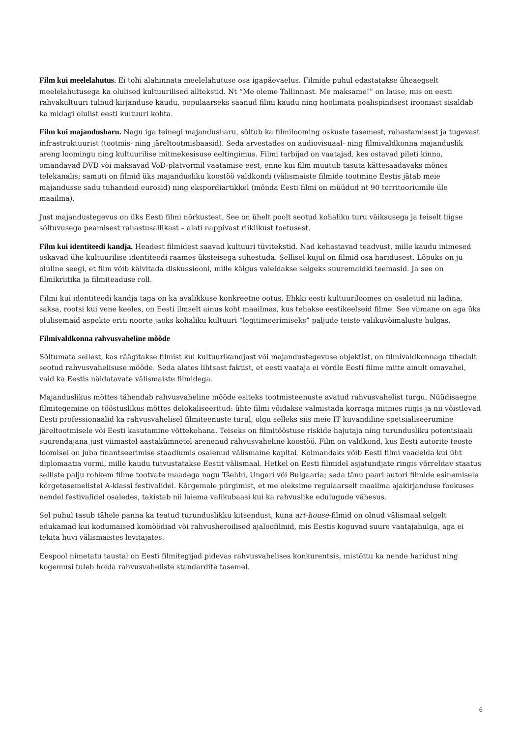Film kui meelelahutus. Ei tohi alahinnata meelelahutuse osa igapäevaelus. Filmide puhul edastatakse üheaegselt meelelahutusega ka olulised kultuurilised alltekstid. Nt “Me oleme Tallinnast. Me maksame!” on lause, mis on eesti rahvakultuuri tulnud kirjanduse kaudu, populaarseks saanud filmi kaudu ning hoolimata pealispindsest irooniast sisaldab ka midagi olulist eesti kultuuri kohta.
Film kui majandusharu. Nagu iga teinegi majandusharu, sõltub ka filmilooming oskuste tasemest, rahastamisest ja tugevast infrastruktuurist (tootmis- ning järeltootmisbaasid). Seda arvestades on audiovisuaal- ning filmivaldkonna majanduslik areng loomingu ning kultuurilise mitmekesisuse eeltingimus. Filmi tarbijad on vaatajad, kes ostavad pileti kinno, omandavad DVD või maksavad VoD-platvormil vaatamise eest, enne kui film muutub tasuta kättesaadavaks mõnes telekanalis; samuti on filmid üks majandusliku koostöö valdkondi (välismaiste filmide tootmine Eestis jätab meie majandusse sadu tuhandeid eurosid) ning ekspordiartikkel (mõnda Eesti filmi on müüdud nt 90 territooriumile üle maailma).
Just majandustegevus on üks Eesti filmi nõrkustest. See on ühelt poolt seotud kohaliku turu väiksusega ja teiselt liigse sõltuvusega peamisest rahastusallikast – alati nappivast riiklikust toetusest.
Film kui identiteedi kandja. Headest filmidest saavad kultuuri tüvitekstid. Nad kehastavad teadvust, mille kaudu inimesed oskavad ühe kultuurilise identiteedi raames üksteisega suhestuda. Sellisel kujul on filmid osa haridusest. Lõpuks on ju oluline seegi, et film võib käivitada diskussiooni, mille käigus vaieldakse selgeks suuremaidki teemasid. Ja see on filmikriitika ja filmiteaduse roll.
Filmi kui identiteedi kandja taga on ka avalikkuse konkreetne ootus. Ehkki eesti kultuuriloomes on osaletud nii ladina, saksa, rootsi kui vene keeles, on Eesti ilmselt ainus koht maailmas, kus tehakse eestikeelseid filme. See viimane on aga üks olulisemaid aspekte eriti noorte jaoks kohaliku kultuuri “legitimeerimiseks” paljude teiste valikuvõimaluste hulgas.
Filmivaldkonna rahvusvaheline mõõde
Sõltumata sellest, kas räägitakse filmist kui kultuurikandjast või majandustegevuse objektist, on filmivaldkonnaga tihedalt seotud rahvusvahelisuse mõõde. Seda alates lihtsast faktist, et eesti vaataja ei võrdle Eesti filme mitte ainult omavahel, vaid ka Eestis näidatavate välismaiste filmidega.
Majanduslikus mõttes tähendab rahvusvaheline mõõde esiteks tootmisteenuste avatud rahvusvahelist turgu. Nüüdisaegne filmitegemine on tööstuslikus mõttes delokaliseeritud: ühte filmi võidakse valmistada korraga mitmes riigis ja nii võistlevad Eesti professionaalid ka rahvusvahelisel filmiteenuste turul, olgu selleks siis meie IT kuvandiline spetsialiseerumine järeltootmisele või Eesti kasutamine võttekohana. Teiseks on filmitööstuse riskide hajutaja ning turundusliku potentsiaali suurendajana just viimastel aastakümnetel arenenud rahvusvaheline koostöö. Film on valdkond, kus Eesti autorite teoste loomisel on juba finantseerimise staadiumis osalenud välismaine kapital. Kolmandaks võib Eesti filmi vaadelda kui üht diplomaatia vormi, mille kaudu tutvustatakse Eestit välismaal. Hetkel on Eesti filmidel asjatundjate ringis võrreldav staatus selliste palju rohkem filme tootvate maadega nagu Tšehhi, Ungari või Bulgaaria; seda tänu paari autori filmide esinemisele kõrgetasemelistel A-klassi festivalidel. Kõrgemale pürgimist, et me oleksime regulaarselt maailma ajakirjanduse fookuses nendel festivalidel osaledes, takistab nii laiema valikubaasi kui ka rahvuslike edulugude vähesus.
Sel puhul tasub tähele panna ka teatud turunduslikku kitsendust, kuna art-house-filmid on olnud välismaal selgelt edukamad kui kodumaised komöödiad või rahvusheroilised ajaloofilmid, mis Eestis koguvad suure vaatajahulga, aga ei tekita huvi välismaistes levitajates.
Eespool nimetatu taustal on Eesti filmitegijad pidevas rahvusvahelises konkurentsis, mistõttu ka nende haridust ning kogemusi tuleb hoida rahvusvaheliste standardite tasemel.
6